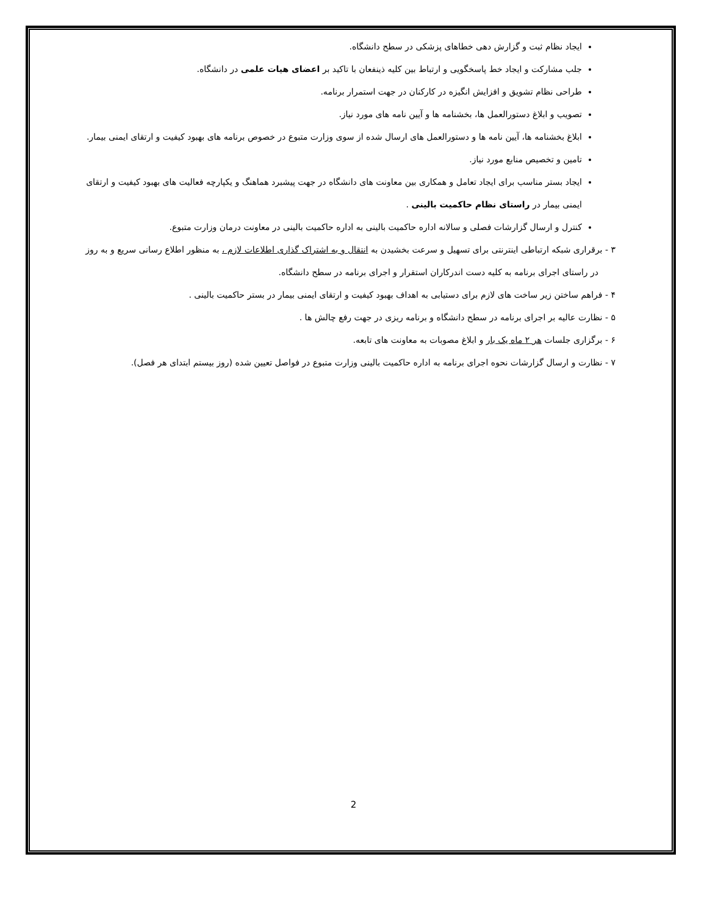ایجاد نظام ثبت و گزارش دهی خطاهای پزشکی در سطح دانشگاه.
جلب مشارکت و ایجاد خط پاسخگویی و ارتباط بین کلیه ذینفعان با تاکید بر اعضای هیات علمی در دانشگاه.
طراحی نظام تشویق و افزایش انگیزه در کارکنان در جهت استمرار برنامه.
تصویب و ابلاغ دستورالعمل ها، بخشنامه ها و آیین نامه های مورد نیاز.
ابلاغ بخشنامه ها، آیین نامه ها و دستورالعمل های ارسال شده از سوی وزارت متبوع در خصوص برنامه های بهبود کیفیت و ارتقای ایمنی بیمار.
تامین و تخصیص منابع مورد نیاز.
ایجاد بستر مناسب برای ایجاد تعامل و همکاری بین معاونت های دانشگاه در جهت پیشبرد هماهنگ و یکپارچه فعالیت های بهبود کیفیت و ارتقای ایمنی بیمار در راستای نظام حاکمیت بالینی .
کنترل و ارسال گزارشات فصلی و سالانه اداره حاکمیت بالینی به اداره حاکمیت بالینی در معاونت درمان وزارت متبوع.
۳ - برقراری شبکه ارتباطی اینترنتی برای تسهیل و سرعت بخشیدن به انتقال و به اشتراک گذاری اطلاعات لازم ، به منظور اطلاع رسانی سریع و به روز در راستای اجرای برنامه به کلیه دست اندرکاران استقرار و اجرای برنامه در سطح دانشگاه.
۴ - فراهم ساختن زیر ساخت های لازم برای دستیابی به اهداف بهبود کیفیت و ارتقای ایمنی بیمار در بستر حاکمیت بالینی .
۵ - نظارت عالیه بر اجرای برنامه در سطح دانشگاه و برنامه ریزی در جهت رفع چالش ها .
۶ - برگزاری جلسات هر ۲ ماه یک بار و ابلاغ مصوبات به معاونت های تابعه.
۷ - نظارت و ارسال گزارشات نحوه اجرای برنامه به اداره حاکمیت بالینی وزارت متبوع در فواصل تعیین شده (روز بیستم ابتدای هر فصل).
2